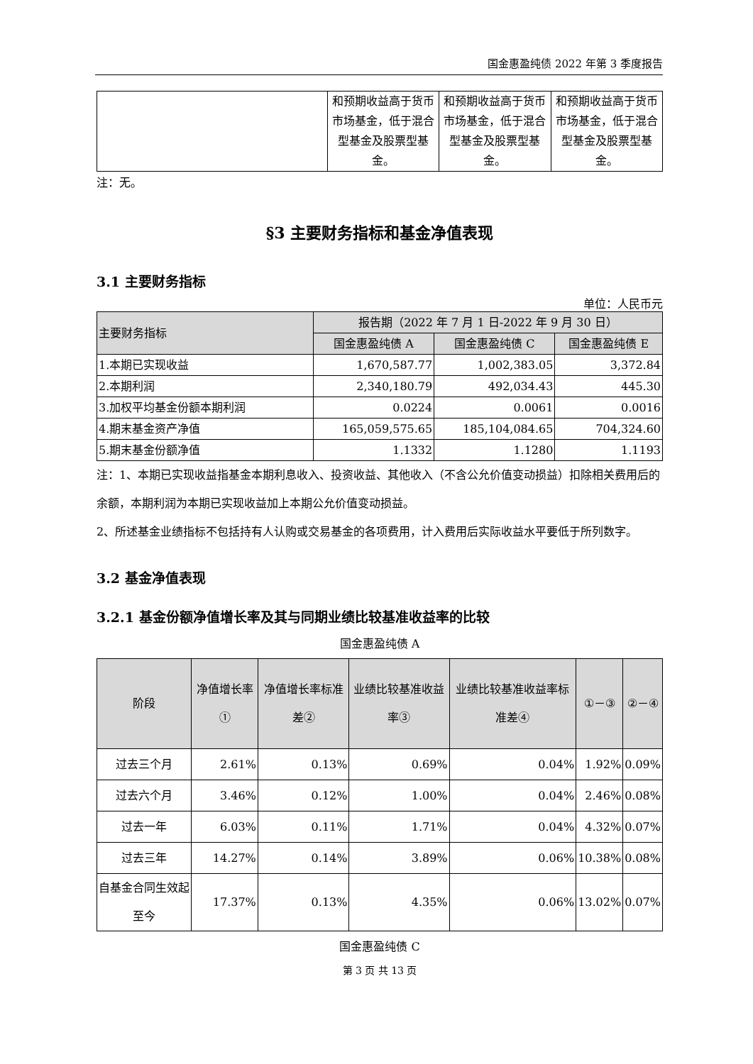国金惠盈纯债 2022 年第 3 季度报告
| | 和预期收益高于货币市场基金，低于混合型基金及股票型基金。 | 和预期收益高于货币市场基金，低于混合型基金及股票型基金。 | 和预期收益高于货币市场基金，低于混合型基金及股票型基金。 |
注：无。
§3 主要财务指标和基金净值表现
3.1 主要财务指标
单位：人民币元
| 主要财务指标 | 报告期（2022 年 7 月 1 日-2022 年 9 月 30 日） | | |
| --- | --- | --- | --- |
| | 国金惠盈纯债 A | 国金惠盈纯债 C | 国金惠盈纯债 E |
| 1.本期已实现收益 | 1,670,587.77 | 1,002,383.05 | 3,372.84 |
| 2.本期利润 | 2,340,180.79 | 492,034.43 | 445.30 |
| 3.加权平均基金份额本期利润 | 0.0224 | 0.0061 | 0.0016 |
| 4.期末基金资产净值 | 165,059,575.65 | 185,104,084.65 | 704,324.60 |
| 5.期末基金份额净值 | 1.1332 | 1.1280 | 1.1193 |
注：1、本期已实现收益指基金本期利息收入、投资收益、其他收入（不含公允价值变动损益）扣除相关费用后的余额，本期利润为本期已实现收益加上本期公允价值变动损益。
2、所述基金业绩指标不包括持有人认购或交易基金的各项费用，计入费用后实际收益水平要低于所列数字。
3.2 基金净值表现
3.2.1 基金份额净值增长率及其与同期业绩比较基准收益率的比较
国金惠盈纯债 A
| 阶段 | 净值增长率① | 净值增长率标准差② | 业绩比较基准收益率③ | 业绩比较基准收益率标准差④ | ①－③ | ②－④ |
| --- | --- | --- | --- | --- | --- | --- |
| 过去三个月 | 2.61% | 0.13% | 0.69% | 0.04% | 1.92% | 0.09% |
| 过去六个月 | 3.46% | 0.12% | 1.00% | 0.04% | 2.46% | 0.08% |
| 过去一年 | 6.03% | 0.11% | 1.71% | 0.04% | 4.32% | 0.07% |
| 过去三年 | 14.27% | 0.14% | 3.89% | 0.06% | 10.38% | 0.08% |
| 自基金合同生效起至今 | 17.37% | 0.13% | 4.35% | 0.06% | 13.02% | 0.07% |
国金惠盈纯债 C
第 3 页 共 13 页